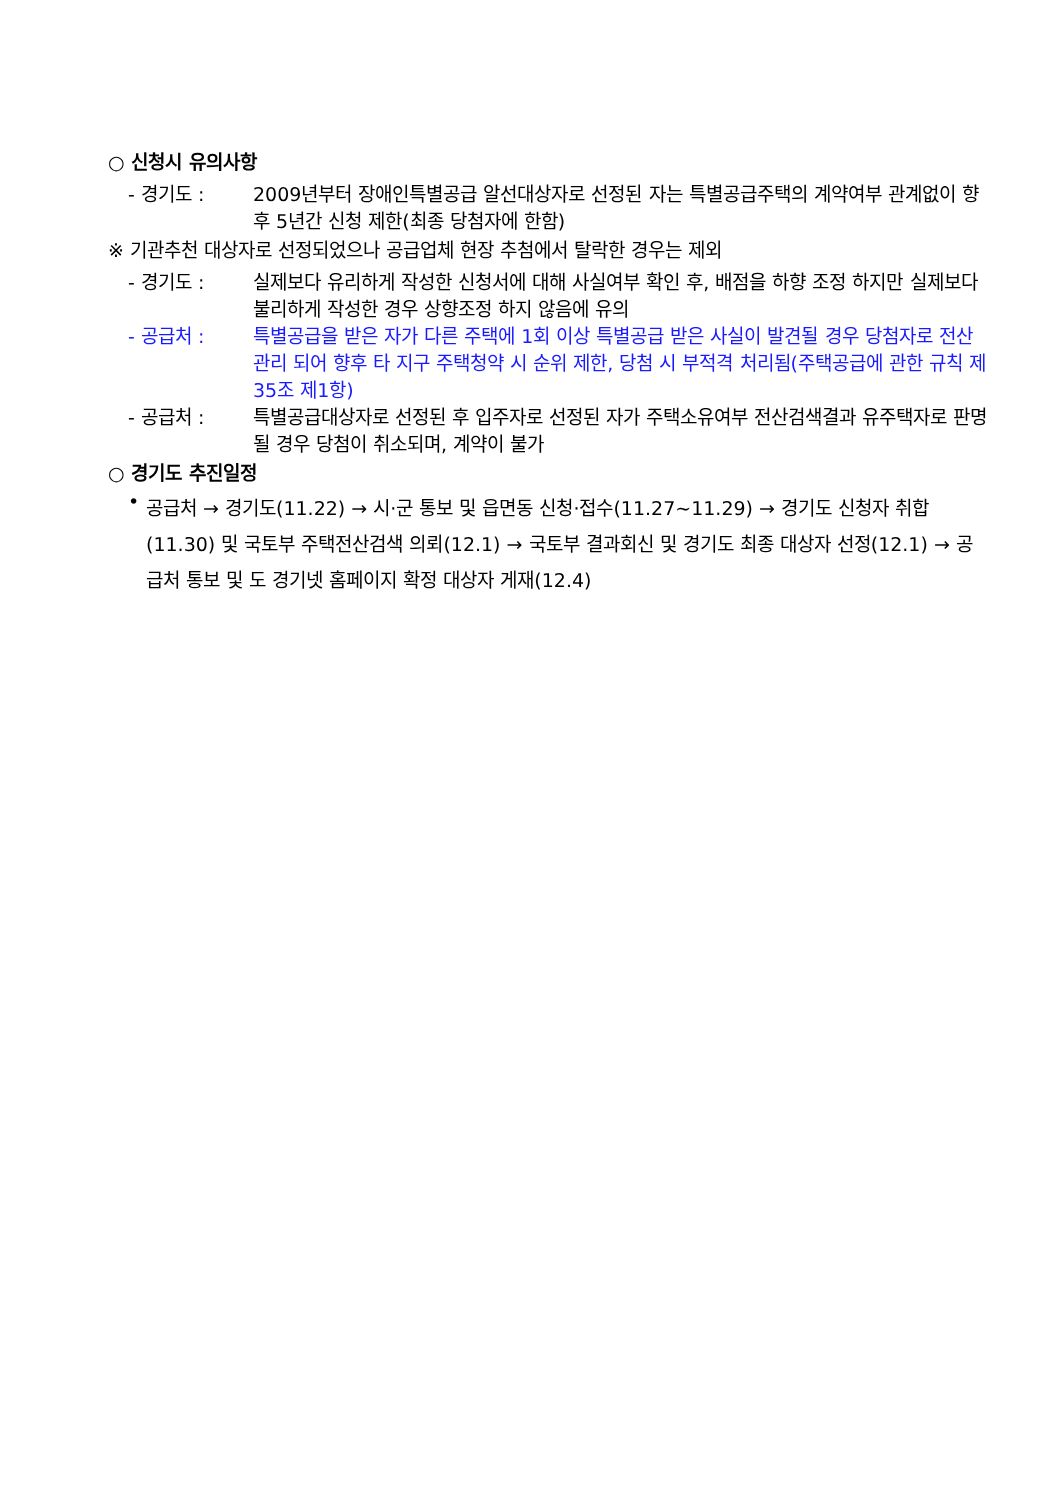○ 신청시 유의사항
- 경기도 : 2009년부터 장애인특별공급 알선대상자로 선정된 자는 특별공급주택의 계약여부 관계없이 향후 5년간 신청 제한(최종 당첨자에 한함)
※ 기관추천 대상자로 선정되었으나 공급업체 현장 추첨에서 탈락한 경우는 제외
- 경기도 : 실제보다 유리하게 작성한 신청서에 대해 사실여부 확인 후, 배점을 하향 조정 하지만 실제보다 불리하게 작성한 경우 상향조정 하지 않음에 유의
- 공급처 : 특별공급을 받은 자가 다른 주택에 1회 이상 특별공급 받은 사실이 발견될 경우 당첨자로 전산관리 되어 향후 타 지구 주택청약 시 순위 제한, 당첨 시 부적격 처리됨(주택공급에 관한 규칙 제35조 제1항)
- 공급처 : 특별공급대상자로 선정된 후 입주자로 선정된 자가 주택소유여부 전산검색결과 유주택자로 판명될 경우 당첨이 취소되며, 계약이 불가
○ 경기도 추진일정
• 공급처 → 경기도(11.22) → 시·군 통보 및 읍면동 신청·접수(11.27~11.29) → 경기도 신청자 취합(11.30) 및 국토부 주택전산검색 의뢰(12.1) → 국토부 결과회신 및 경기도 최종 대상자 선정(12.1) → 공급처 통보 및 도 경기넷 홈페이지 확정 대상자 게재(12.4)